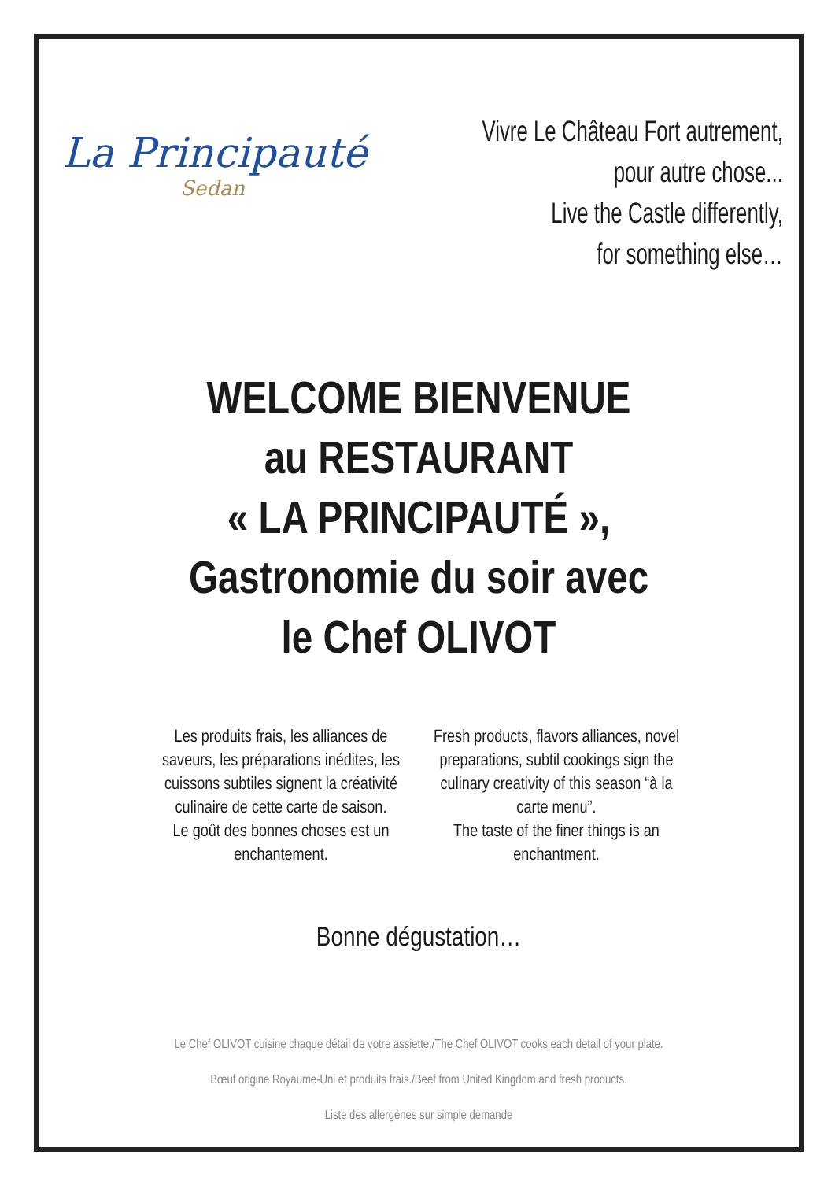La Principauté
Sedan
Vivre Le Château Fort autrement,
pour autre chose...
Live the Castle differently,
for something else…
WELCOME BIENVENUE
au RESTAURANT
« LA PRINCIPAUTÉ »,
Gastronomie du soir avec
le Chef OLIVOT
Les produits frais, les alliances de saveurs, les préparations inédites, les cuissons subtiles signent la créativité culinaire de cette carte de saison.
Le goût des bonnes choses est un enchantement.
Fresh products, flavors alliances, novel preparations, subtil cookings sign the culinary creativity of this season “à la carte menu”.
The taste of the finer things is an enchantment.
Bonne dégustation…
Le Chef OLIVOT cuisine chaque détail de votre assiette./The Chef OLIVOT cooks each detail of your plate.
Bœuf origine Royaume-Uni et produits frais./Beef from United Kingdom and fresh products.
Liste des allergènes sur simple demande